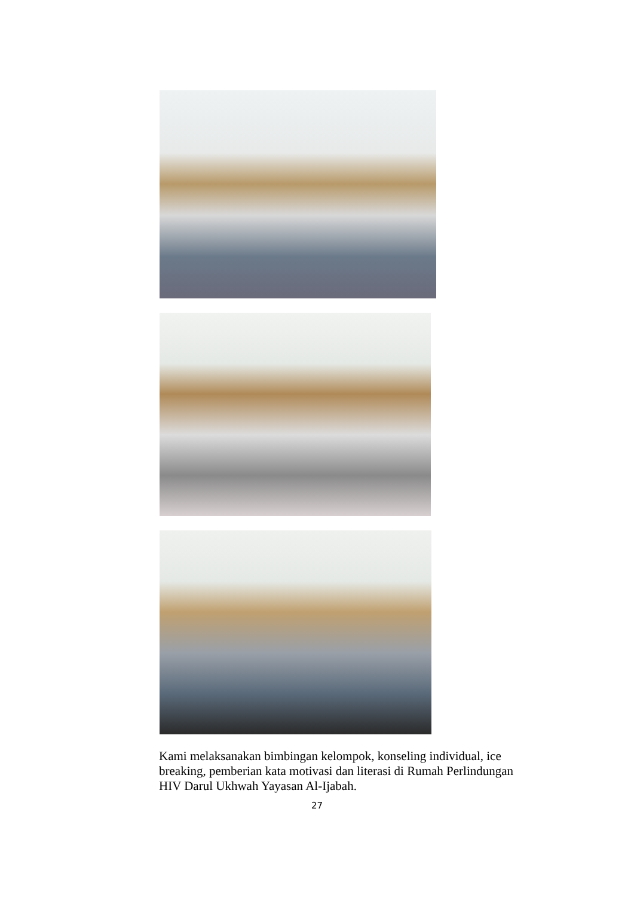Kami melaksanakan bimbingan kelompok, konseling individual, ice breaking, pemberian kata motivasi dan literasi di Rumah Perlindungan HIV Darul Ukhwah Yayasan Al-Ijabah.
27